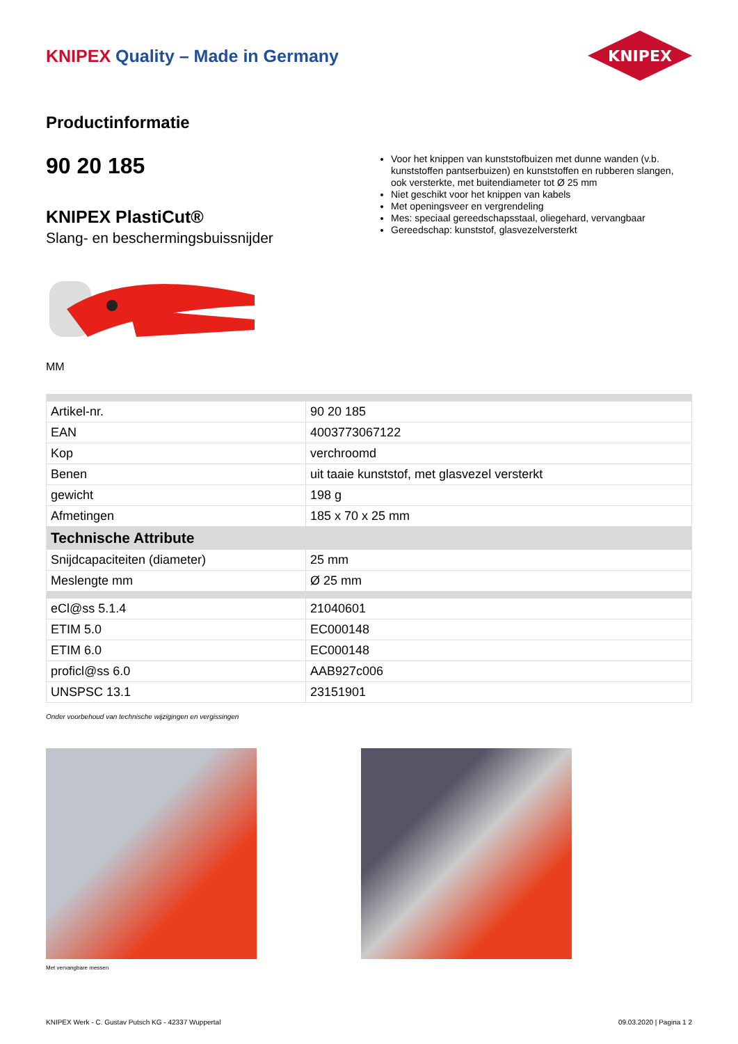KNIPEX Quality – Made in Germany
KNIPEX
Productinformatie
90 20 185
KNIPEX PlastiCut®
Slang- en beschermingsbuissnijder
MM
Voor het knippen van kunststofbuizen met dunne wanden (v.b. kunststoffen pantserbuizen) en kunststoffen en rubberen slangen, ook versterkte, met buitendiameter tot Ø 25 mm
Niet geschikt voor het knippen van kabels
Met openingsveer en vergrendeling
Mes: speciaal gereedschapsstaal, oliegehard, vervangbaar
Gereedschap: kunststof, glasvezelversterkt
| Artikel-nr. | 90 20 185 |
| EAN | 4003773067122 |
| Kop | verchroomd |
| Benen | uit taaie kunststof, met glasvezel versterkt |
| gewicht | 198 g |
| Afmetingen | 185 x 70 x 25 mm |
| Technische Attribute | |
| Snijdcapaciteiten (diameter) | 25 mm |
| Meslengte mm | Ø 25 mm |
| eCl@ss 5.1.4 | 21040601 |
| ETIM 5.0 | EC000148 |
| ETIM 6.0 | EC000148 |
| proficl@ss 6.0 | AAB927c006 |
| UNSPSC 13.1 | 23151901 |
Onder voorbehoud van technische wijzigingen en vergissingen
Met vervangbare messen
KNIPEX Werk - C. Gustav Putsch KG - 42337 Wuppertal 09.03.2020 | Pagina 1 2